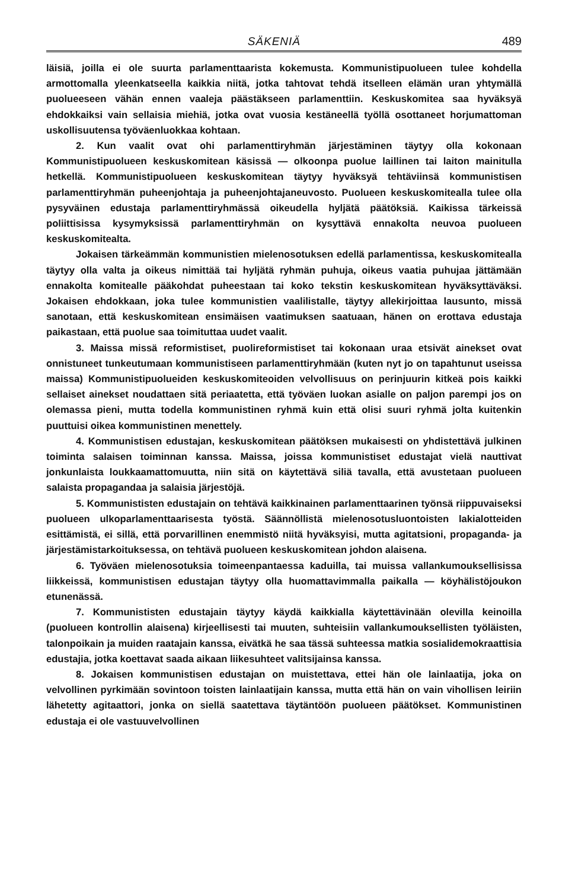SÄKENIÄ 489
läisiä, joilla ei ole suurta parlamenttaarista kokemusta. Kommunistipuolueen tulee kohdella armottomalla yleenkatseella kaikkia niitä, jotka tahtovat tehdä itselleen elämän uran yhtymällä puolueeseen vähän ennen vaaleja päästäkseen parlamenttiin. Keskuskomitea saa hyväksyä ehdokkaiksi vain sellaisia miehiä, jotka ovat vuosia kestäneellä työllä osottaneet horjumattoman uskollisuutensa työväenluokkaa kohtaan.
2. Kun vaalit ovat ohi parlamenttiryhmän järjestäminen täytyy olla kokonaan Kommunistipuolueen keskuskomitean käsissä — olkoonpa puolue laillinen tai laiton mainitulla hetkellä. Kommunistipuolueen keskuskomitean täytyy hyväksyä tehtäviinsä kommunistisen parlamenttiryhmän puheenjohtaja ja puheenjohtajaneuvosto. Puolueen keskuskomitealla tulee olla pysyväinen edustaja parlamenttiryhmässä oikeudella hyljätä päätöksiä. Kaikissa tärkeissä poliittisissa kysymyksissä parlamenttiryhmän on kysyttävä ennakolta neuvoa puolueen keskuskomitealta.
Jokaisen tärkeämmän kommunistien mielenosotuksen edellä parlamentissa, keskuskomitealla täytyy olla valta ja oikeus nimittää tai hyljätä ryhmän puhuja, oikeus vaatia puhujaa jättämään ennakolta komitealle pääkohdat puheestaan tai koko tekstin keskuskomitean hyväksyttäväksi. Jokaisen ehdokkaan, joka tulee kommunistien vaalilistalle, täytyy allekirjoittaa lausunto, missä sanotaan, että keskuskomitean ensimäisen vaatimuksen saatuaan, hänen on erottava edustaja paikastaan, että puolue saa toimituttaa uudet vaalit.
3. Maissa missä reformistiset, puolireformistiset tai kokonaan uraa etsivät ainekset ovat onnistuneet tunkeutumaan kommunistiseen parlamenttiryhmään (kuten nyt jo on tapahtunut useissa maissa) Kommunistipuolueiden keskuskomiteoiden velvollisuus on perinjuurin kitkeä pois kaikki sellaiset ainekset noudattaen sitä periaatetta, että työväen luokan asialle on paljon parempi jos on olemassa pieni, mutta todella kommunistinen ryhmä kuin että olisi suuri ryhmä jolta kuitenkin puuttuisi oikea kommunistinen menettely.
4. Kommunistisen edustajan, keskuskomitean päätöksen mukaisesti on yhdistettävä julkinen toiminta salaisen toiminnan kanssa. Maissa, joissa kommunistiset edustajat vielä nauttivat jonkunlaista loukkaamattomuutta, niin sitä on käytettävä siliä tavalla, että avustetaan puolueen salaista propagandaa ja salaisia järjestöjä.
5. Kommunististen edustajain on tehtävä kaikkinainen parlamenttaarinen työnsä riippuvaiseksi puolueen ulkoparlamenttaarisesta työstä. Säännöllistä mielenosotusluontoisten lakialotteiden esittämistä, ei sillä, että porvarillinen enemmistö niitä hyväksyisi, mutta agitatsioni, propaganda- ja järjestämistarkoituksessa, on tehtävä puolueen keskuskomitean johdon alaisena.
6. Työväen mielenosotuksia toimeenpantaessa kaduilla, tai muissa vallankumouksellisissa liikkeissä, kommunistisen edustajan täytyy olla huomattavimmalla paikalla — köyhälistöjoukon etunenässä.
7. Kommunististen edustajain täytyy käydä kaikkialla käytettävinään olevilla keinoilla (puolueen kontrollin alaisena) kirjeellisesti tai muuten, suhteisiin vallankumouksellisten työläisten, talonpoikain ja muiden raatajain kanssa, eivätkä he saa tässä suhteessa matkia sosialidemokraattisia edustajia, jotka koettavat saada aikaan liikesuhteet valitsijainsa kanssa.
8. Jokaisen kommunistisen edustajan on muistettava, ettei hän ole lainlaatija, joka on velvollinen pyrkimään sovintoon toisten lainlaatijain kanssa, mutta että hän on vain vihollisen leiriin lähetetty agitaattori, jonka on siellä saatettava täytäntöön puolueen päätökset. Kommunistinen edustaja ei ole vastuuvelvollinen